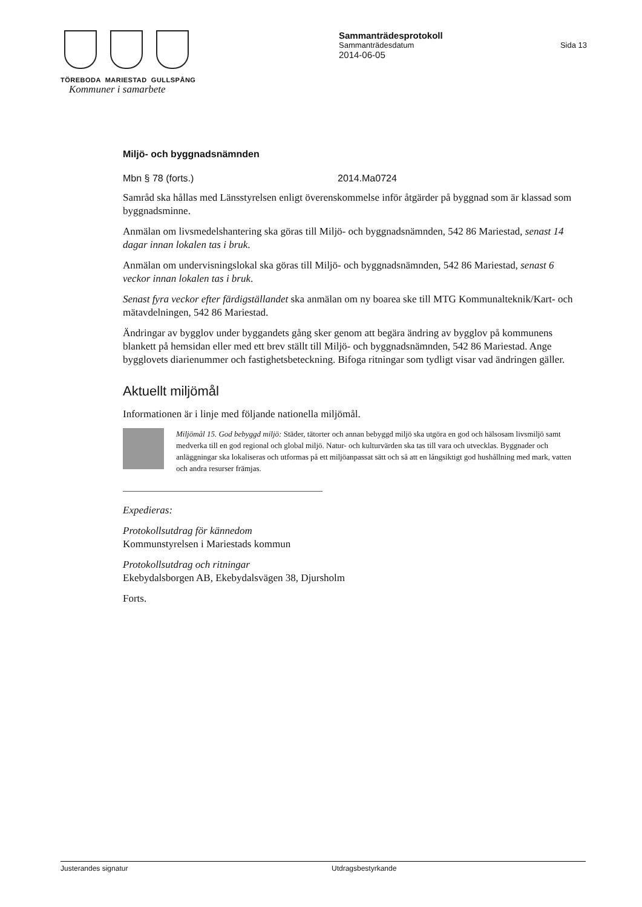TÖREBODA MARIESTAD GULLSPÅNG
Kommuner i samarbete
Sammanträdesprotokoll
Sammanträdesdatum Sida 13
2014-06-05
Miljö- och byggnadsnämnden
Mbn § 78 (forts.) 2014.Ma0724
Samråd ska hållas med Länsstyrelsen enligt överenskommelse inför åtgärder på byggnad som är klassad som byggnadsminne.
Anmälan om livsmedelshantering ska göras till Miljö- och byggnadsnämnden, 542 86 Mariestad, senast 14 dagar innan lokalen tas i bruk.
Anmälan om undervisningslokal ska göras till Miljö- och byggnadsnämnden, 542 86 Mariestad, senast 6 veckor innan lokalen tas i bruk.
Senast fyra veckor efter färdigställandet ska anmälan om ny boarea ske till MTG Kommunalteknik/Kart- och mätavdelningen, 542 86 Mariestad.
Ändringar av bygglov under byggandets gång sker genom att begära ändring av bygglov på kommunens blankett på hemsidan eller med ett brev ställt till Miljö- och byggnadsnämnden, 542 86 Mariestad. Ange bygglovets diarienummer och fastighetsbeteckning. Bifoga ritningar som tydligt visar vad ändringen gäller.
Aktuellt miljömål
Informationen är i linje med följande nationella miljömål.
Miljömål 15. God bebyggd miljö: Städer, tätorter och annan bebyggd miljö ska utgöra en god och hälsosam livsmiljö samt medverka till en god regional och global miljö. Natur- och kulturvärden ska tas till vara och utvecklas. Byggnader och anläggningar ska lokaliseras och utformas på ett miljöanpassat sätt och så att en långsiktigt god hushållning med mark, vatten och andra resurser främjas.
Expedieras:
Protokollsutdrag för kännedom
Kommunstyrelsen i Mariestads kommun
Protokollsutdrag och ritningar
Ekebydalsborgen AB, Ekebydalsvägen 38, Djursholm
Forts.
Justerandes signatur Utdragsbestyrkande